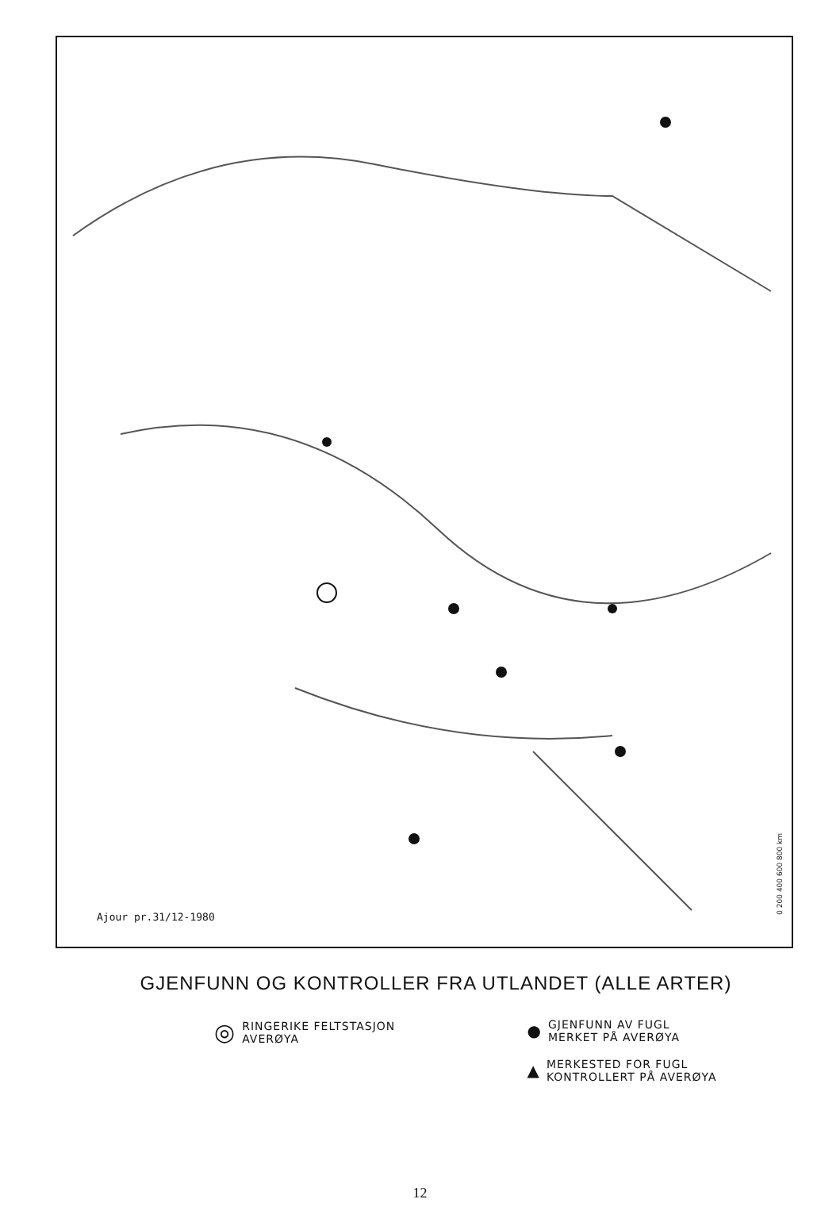Ajour pr.31/12-1980
0 200 400 600 800 km
GJENFUNN OG KONTROLLER FRA UTLANDET (ALLE ARTER)
◎ RINGERIKE FELTSTASJON
AVERØYA
● GJENFUNN AV FUGL
MERKET PÅ AVERØYA
▲ MERKESTED FOR FUGL
KONTROLLERT PÅ AVERØYA
12